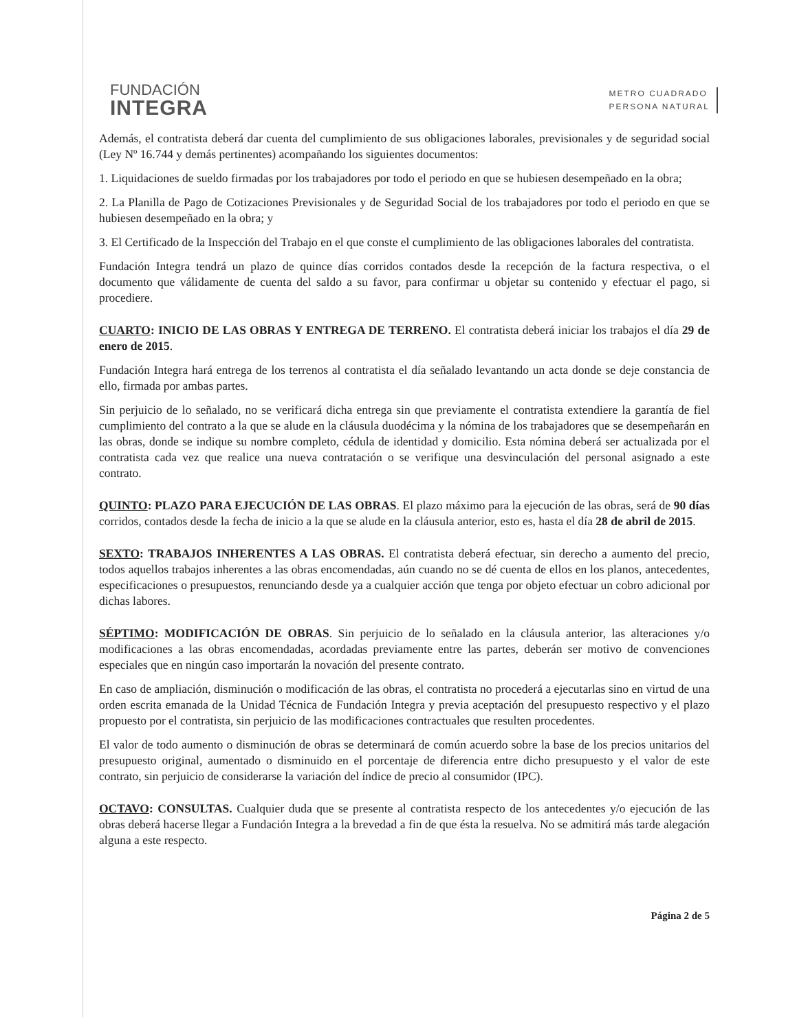FUNDACIÓN
INTEGRA
METRO CUADRADO
PERSONA NATURAL
Además, el contratista deberá dar cuenta del cumplimiento de sus obligaciones laborales, previsionales y de seguridad social (Ley Nº 16.744 y demás pertinentes) acompañando los siguientes documentos:
1. Liquidaciones de sueldo firmadas por los trabajadores por todo el periodo en que se hubiesen desempeñado en la obra;
2. La Planilla de Pago de Cotizaciones Previsionales y de Seguridad Social de los trabajadores por todo el periodo en que se hubiesen desempeñado en la obra; y
3. El Certificado de la Inspección del Trabajo en el que conste el cumplimiento de las obligaciones laborales del contratista.
Fundación Integra tendrá un plazo de quince días corridos contados desde la recepción de la factura respectiva, o el documento que válidamente de cuenta del saldo a su favor, para confirmar u objetar su contenido y efectuar el pago, si procediere.
CUARTO: INICIO DE LAS OBRAS Y ENTREGA DE TERRENO. El contratista deberá iniciar los trabajos el día 29 de enero de 2015.
Fundación Integra hará entrega de los terrenos al contratista el día señalado levantando un acta donde se deje constancia de ello, firmada por ambas partes.
Sin perjuicio de lo señalado, no se verificará dicha entrega sin que previamente el contratista extendiere la garantía de fiel cumplimiento del contrato a la que se alude en la cláusula duodécima y la nómina de los trabajadores que se desempeñarán en las obras, donde se indique su nombre completo, cédula de identidad y domicilio. Esta nómina deberá ser actualizada por el contratista cada vez que realice una nueva contratación o se verifique una desvinculación del personal asignado a este contrato.
QUINTO: PLAZO PARA EJECUCIÓN DE LAS OBRAS. El plazo máximo para la ejecución de las obras, será de 90 días corridos, contados desde la fecha de inicio a la que se alude en la cláusula anterior, esto es, hasta el día 28 de abril de 2015.
SEXTO: TRABAJOS INHERENTES A LAS OBRAS. El contratista deberá efectuar, sin derecho a aumento del precio, todos aquellos trabajos inherentes a las obras encomendadas, aún cuando no se dé cuenta de ellos en los planos, antecedentes, especificaciones o presupuestos, renunciando desde ya a cualquier acción que tenga por objeto efectuar un cobro adicional por dichas labores.
SÉPTIMO: MODIFICACIÓN DE OBRAS. Sin perjuicio de lo señalado en la cláusula anterior, las alteraciones y/o modificaciones a las obras encomendadas, acordadas previamente entre las partes, deberán ser motivo de convenciones especiales que en ningún caso importarán la novación del presente contrato.
En caso de ampliación, disminución o modificación de las obras, el contratista no procederá a ejecutarlas sino en virtud de una orden escrita emanada de la Unidad Técnica de Fundación Integra y previa aceptación del presupuesto respectivo y el plazo propuesto por el contratista, sin perjuicio de las modificaciones contractuales que resulten procedentes.
El valor de todo aumento o disminución de obras se determinará de común acuerdo sobre la base de los precios unitarios del presupuesto original, aumentado o disminuido en el porcentaje de diferencia entre dicho presupuesto y el valor de este contrato, sin perjuicio de considerarse la variación del índice de precio al consumidor (IPC).
OCTAVO: CONSULTAS. Cualquier duda que se presente al contratista respecto de los antecedentes y/o ejecución de las obras deberá hacerse llegar a Fundación Integra a la brevedad a fin de que ésta la resuelva. No se admitirá más tarde alegación alguna a este respecto.
Página 2 de 5